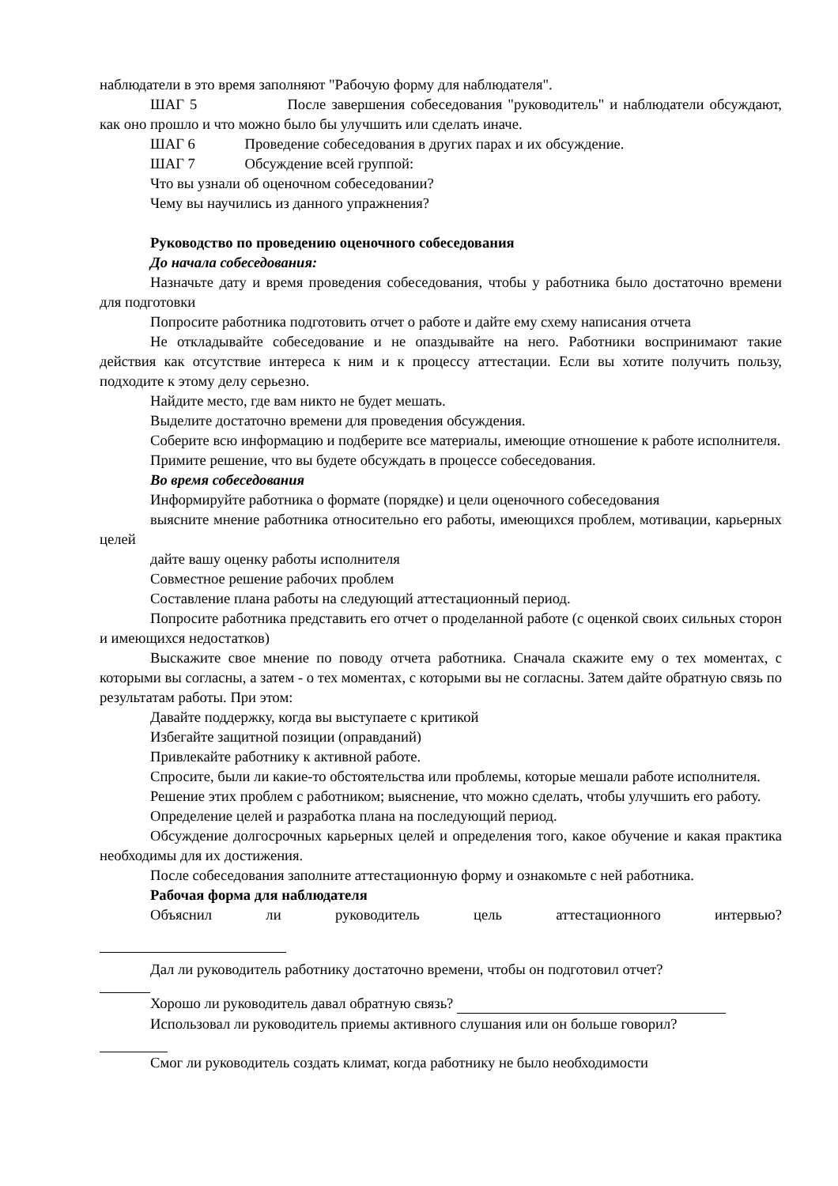наблюдатели в это время заполняют "Рабочую форму для наблюдателя".
ШАГ 5 После завершения собеседования "руководитель" и наблюдатели обсуждают, как оно прошло и что можно было бы улучшить или сделать иначе.
ШАГ 6 Проведение собеседования в других парах и их обсуждение.
ШАГ 7 Обсуждение всей группой:
Что вы узнали об оценочном собеседовании?
Чему вы научились из данного упражнения?
Руководство по проведению оценочного собеседования
До начала собеседования:
Назначьте дату и время проведения собеседования, чтобы у работника было достаточно времени для подготовки
Попросите работника подготовить отчет о работе и дайте ему схему написания отчета
Не откладывайте собеседование и не опаздывайте на него. Работники воспринимают такие действия как отсутствие интереса к ним и к процессу аттестации. Если вы хотите получить пользу, подходите к этому делу серьезно.
Найдите место, где вам никто не будет мешать.
Выделите достаточно времени для проведения обсуждения.
Соберите всю информацию и подберите все материалы, имеющие отношение к работе исполнителя.
Примите решение, что вы будете обсуждать в процессе собеседования.
Во время собеседования
Информируйте работника о формате (порядке) и цели оценочного собеседования
выясните мнение работника относительно его работы, имеющихся проблем, мотивации, карьерных целей
дайте вашу оценку работы исполнителя
Совместное решение рабочих проблем
Составление плана работы на следующий аттестационный период.
Попросите работника представить его отчет о проделанной работе (с оценкой своих сильных сторон и имеющихся недостатков)
Выскажите свое мнение по поводу отчета работника. Сначала скажите ему о тех моментах, с которыми вы согласны, а затем - о тех моментах, с которыми вы не согласны. Затем дайте обратную связь по результатам работы. При этом:
Давайте поддержку, когда вы выступаете с критикой
Избегайте защитной позиции (оправданий)
Привлекайте работнику к активной работе.
Спросите, были ли какие-то обстоятельства или проблемы, которые мешали работе исполнителя.
Решение этих проблем с работником; выяснение, что можно сделать, чтобы улучшить его работу.
Определение целей и разработка плана на последующий период.
Обсуждение долгосрочных карьерных целей и определения того, какое обучение и какая практика необходимы для их достижения.
После собеседования заполните аттестационную форму и ознакомьте с ней работника.
Рабочая форма для наблюдателя
Объяснил ли руководитель цель аттестационного интервью?
Дал ли руководитель работнику достаточно времени, чтобы он подготовил отчет?
Хорошо ли руководитель давал обратную связь?
Использовал ли руководитель приемы активного слушания или он больше говорил?
Смог ли руководитель создать климат, когда работнику не было необходимости